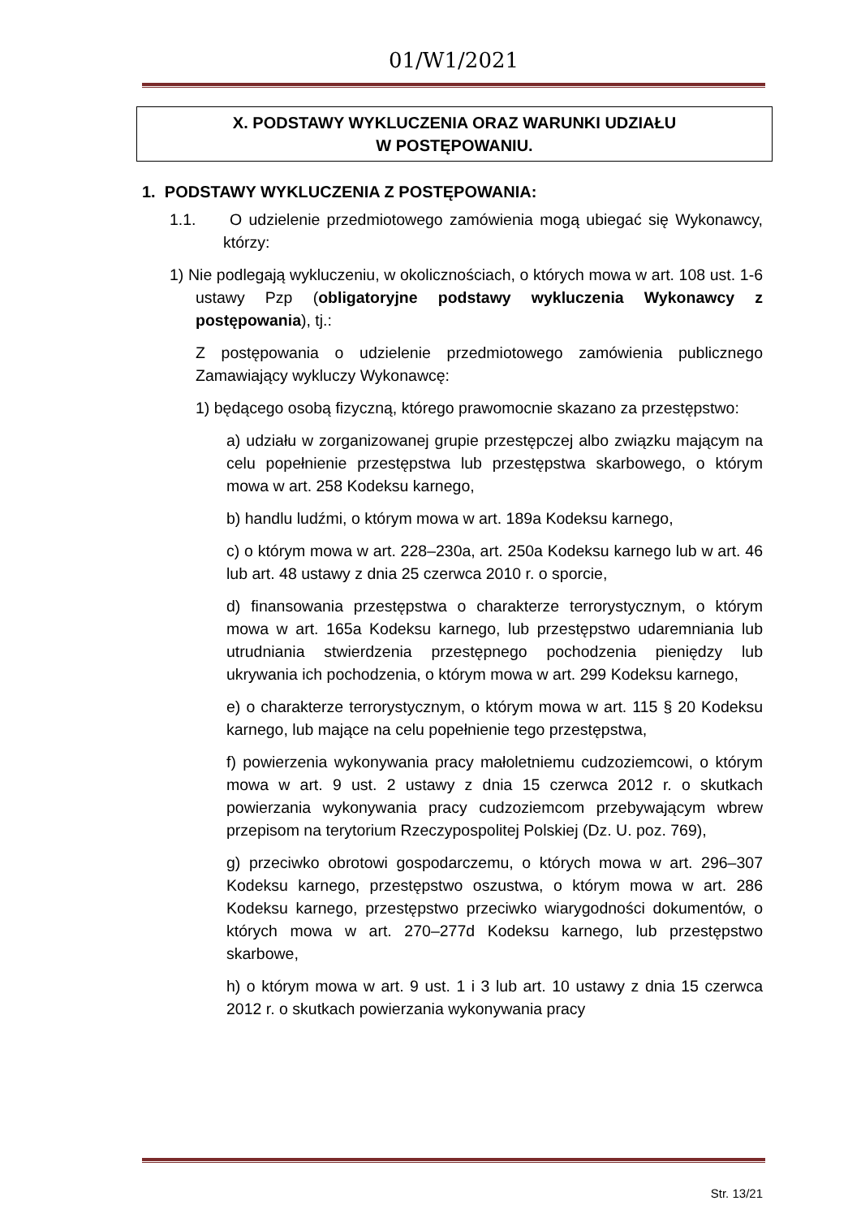01/W1/2021
X. PODSTAWY WYKLUCZENIA ORAZ WARUNKI UDZIAŁU
W POSTĘPOWANIU.
1. PODSTAWY WYKLUCZENIA Z POSTĘPOWANIA:
1.1. O udzielenie przedmiotowego zamówienia mogą ubiegać się Wykonawcy, którzy:
1) Nie podlegają wykluczeniu, w okolicznościach, o których mowa w art. 108 ust. 1-6 ustawy Pzp (obligatoryjne podstawy wykluczenia Wykonawcy z postępowania), tj.:
Z postępowania o udzielenie przedmiotowego zamówienia publicznego Zamawiający wykluczy Wykonawcę:
1) będącego osobą fizyczną, którego prawomocnie skazano za przestępstwo:
a) udziału w zorganizowanej grupie przestępczej albo związku mającym na celu popełnienie przestępstwa lub przestępstwa skarbowego, o którym mowa w art. 258 Kodeksu karnego,
b) handlu ludźmi, o którym mowa w art. 189a Kodeksu karnego,
c) o którym mowa w art. 228–230a, art. 250a Kodeksu karnego lub w art. 46 lub art. 48 ustawy z dnia 25 czerwca 2010 r. o sporcie,
d) finansowania przestępstwa o charakterze terrorystycznym, o którym mowa w art. 165a Kodeksu karnego, lub przestępstwo udaremniania lub utrudniania stwierdzenia przestępnego pochodzenia pieniędzy lub ukrywania ich pochodzenia, o którym mowa w art. 299 Kodeksu karnego,
e) o charakterze terrorystycznym, o którym mowa w art. 115 § 20 Kodeksu karnego, lub mające na celu popełnienie tego przestępstwa,
f) powierzenia wykonywania pracy małoletniemu cudzoziemcowi, o którym mowa w art. 9 ust. 2 ustawy z dnia 15 czerwca 2012 r. o skutkach powierzania wykonywania pracy cudzoziemcom przebywającym wbrew przepisom na terytorium Rzeczypospolitej Polskiej (Dz. U. poz. 769),
g) przeciwko obrotowi gospodarczemu, o których mowa w art. 296–307 Kodeksu karnego, przestępstwo oszustwa, o którym mowa w art. 286 Kodeksu karnego, przestępstwo przeciwko wiarygodności dokumentów, o których mowa w art. 270–277d Kodeksu karnego, lub przestępstwo skarbowe,
h) o którym mowa w art. 9 ust. 1 i 3 lub art. 10 ustawy z dnia 15 czerwca 2012 r. o skutkach powierzania wykonywania pracy
Str. 13/21